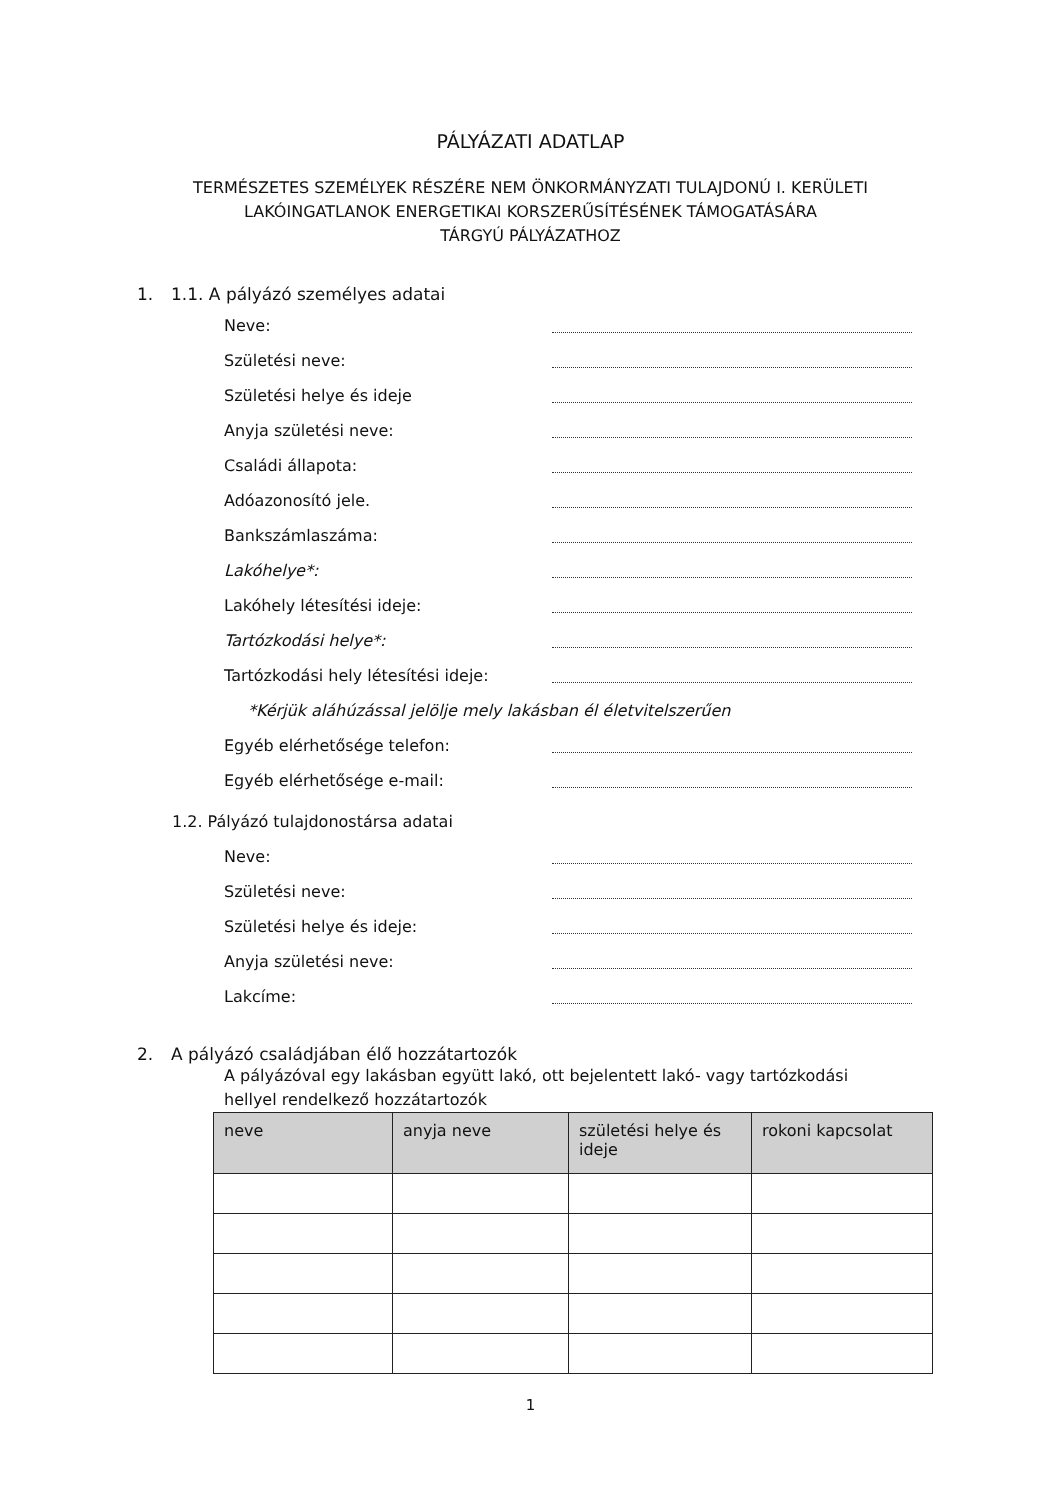PÁLYÁZATI ADATLAP
TERMÉSZETES SZEMÉLYEK RÉSZÉRE NEM ÖNKORMÁNYZATI TULAJDONÚ I. KERÜLETI
LAKÓINGATLANOK ENERGETIKAI KORSZERŰSÍTÉSÉNEK TÁMOGATÁSÁRA
TÁRGYÚ PÁLYÁZATHOZ
1. 1.1. A pályázó személyes adatai
Neve:
Születési neve:
Születési helye és ideje
Anyja születési neve:
Családi állapota:
Adóazonosító jele.
Bankszámlaszáma:
Lakóhelye*:
Lakóhely létesítési ideje:
Tartózkodási helye*:
Tartózkodási hely létesítési ideje:
*Kérjük aláhúzással jelölje mely lakásban él életvitelszerűen
Egyéb elérhetősége telefon:
Egyéb elérhetősége e-mail:
1.2. Pályázó tulajdonostársa adatai
Neve:
Születési neve:
Születési helye és ideje:
Anyja születési neve:
Lakcíme:
2. A pályázó családjában élő hozzátartozók
A pályázóval egy lakásban együtt lakó, ott bejelentett lakó- vagy tartózkodási hellyel rendelkező hozzátartozók
| neve | anyja neve | születési helye és ideje | rokoni kapcsolat |
| --- | --- | --- | --- |
1